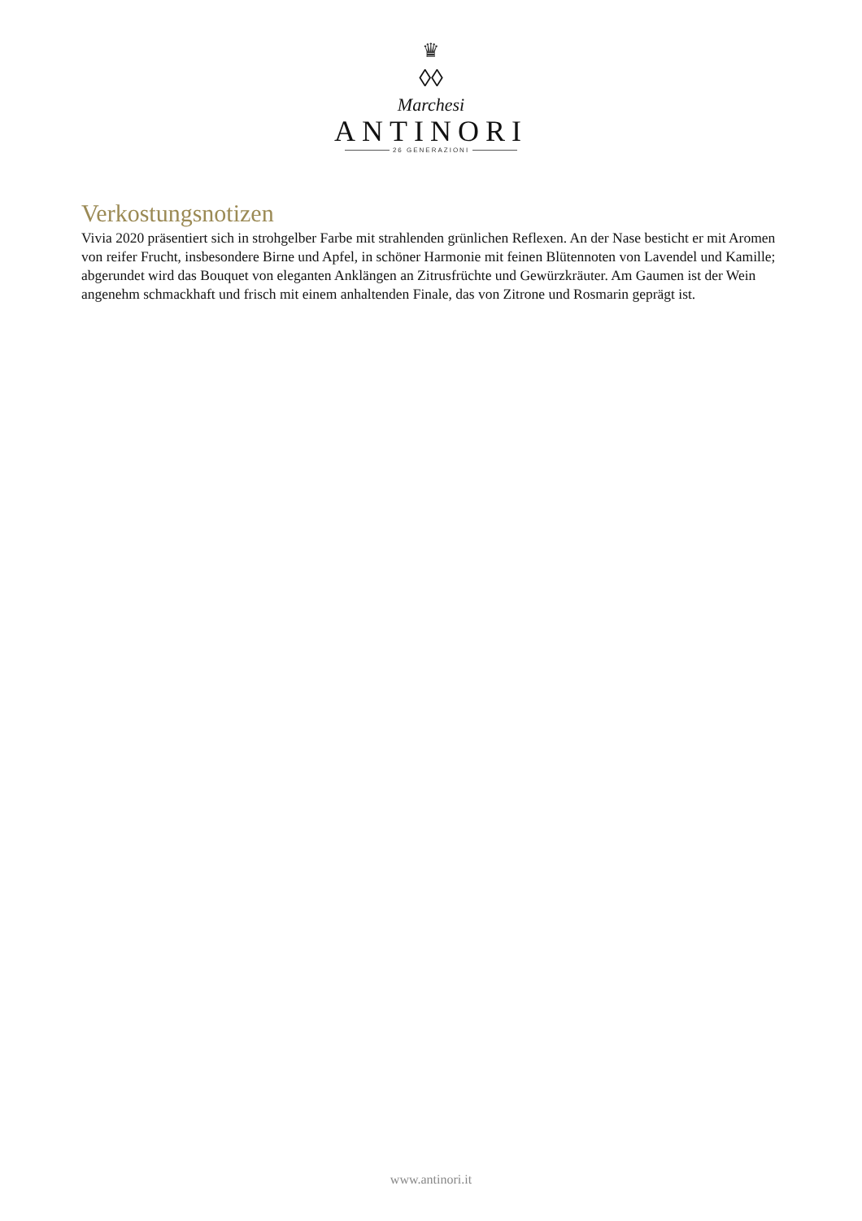♛
◊◊
Marchesi
ANTINORI
26 GENERAZIONI
Verkostungsnotizen
Vivia 2020 präsentiert sich in strohgelber Farbe mit strahlenden grünlichen Reflexen. An der Nase besticht er mit Aromen von reifer Frucht, insbesondere Birne und Apfel, in schöner Harmonie mit feinen Blütennoten von Lavendel und Kamille; abgerundet wird das Bouquet von eleganten Anklängen an Zitrusfrüchte und Gewürzkräuter. Am Gaumen ist der Wein angenehm schmackhaft und frisch mit einem anhaltenden Finale, das von Zitrone und Rosmarin geprägt ist.
www.antinori.it